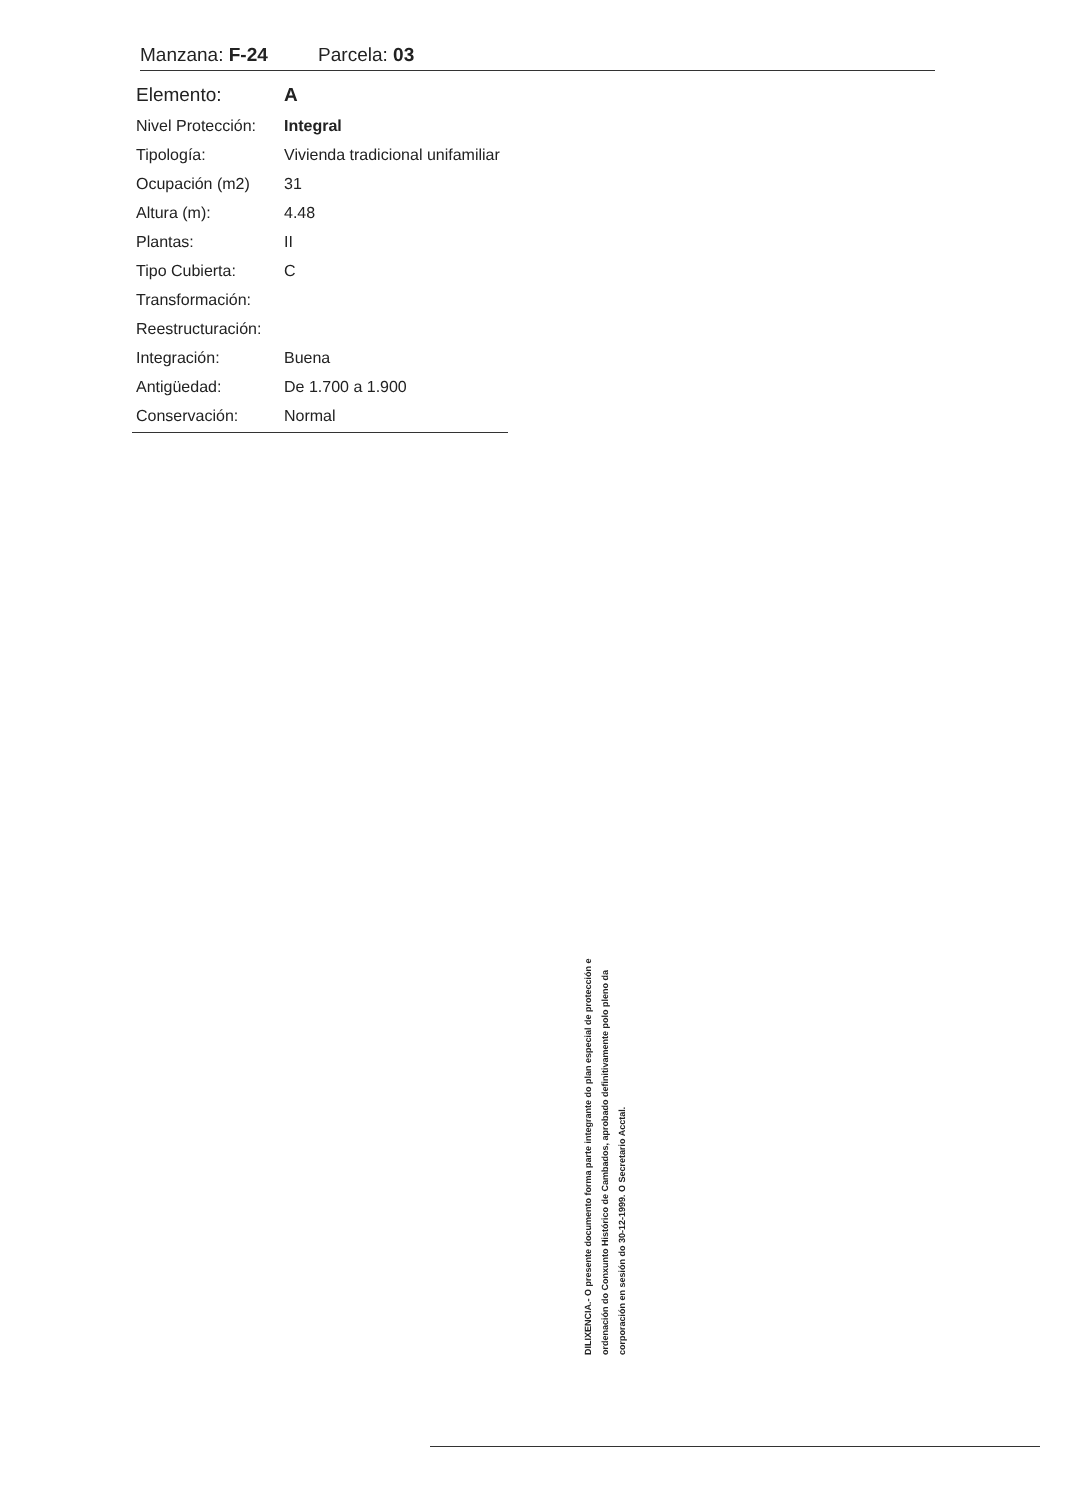Manzana: F-24 Parcela: 03
| Elemento: | A |
| Nivel Protección: | Integral |
| Tipología: | Vivienda tradicional unifamiliar |
| Ocupación (m2) | 31 |
| Altura (m): | 4.48 |
| Plantas: | II |
| Tipo Cubierta: | C |
| Transformación: | |
| Reestructuración: | |
| Integración: | Buena |
| Antigüedad: | De 1.700 a 1.900 |
| Conservación: | Normal |
DILIXENCIA.- O presente documento forma parte integrante do plan especial de protección e ordenación do Conxunto Histórico de Cambados, aprobado definitivamente polo pleno da corporación en sesión do 30-12-1999. O Secretario Acctal.